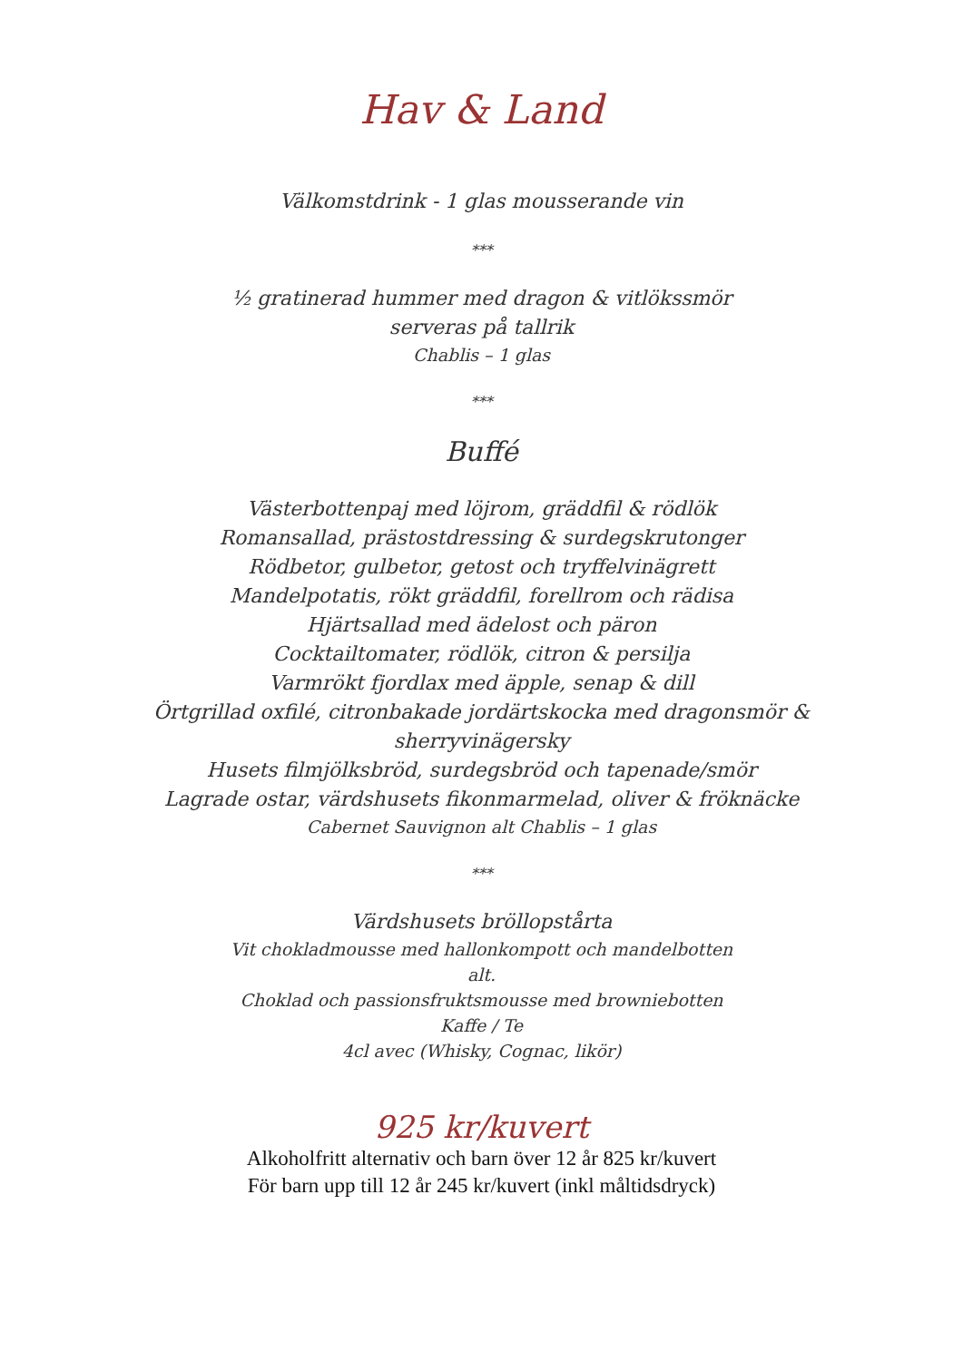Hav & Land
Välkomstdrink - 1 glas mousserande vin
***
½ gratinerad hummer med dragon & vitlökssmör
serveras på tallrik
Chablis – 1 glas
***
Buffé
Västerbottenpaj med löjrom, gräddfil & rödlök
Romansallad, prästostdressing & surdegskrutonger
Rödbetor, gulbetor, getost och tryffelvinägrett
Mandelpotatis, rökt gräddfil, forellrom och rädisa
Hjärtsallad med ädelost och päron
Cocktailtomater, rödlök, citron & persilja
Varmrökt fjordlax med äpple, senap & dill
Örtgrillad oxfilé, citronbakade jordärtskocka med dragonsmör &
sherryvinägersky
Husets filmjölksbröd, surdegsbröd och tapenade/smör
Lagrade ostar, värdshusets fikonmarmelad, oliver & fröknäcke
Cabernet Sauvignon alt Chablis – 1 glas
***
Värdshusets bröllopstårta
Vit chokladmousse med hallonkompott och mandelbotten
alt.
Choklad och passionsfruktsmousse med browniebotten
Kaffe / Te
4cl avec (Whisky, Cognac, likör)
925 kr/kuvert
Alkoholfritt alternativ och barn över 12 år 825 kr/kuvert
För barn upp till 12 år 245 kr/kuvert (inkl måltidsdryck)